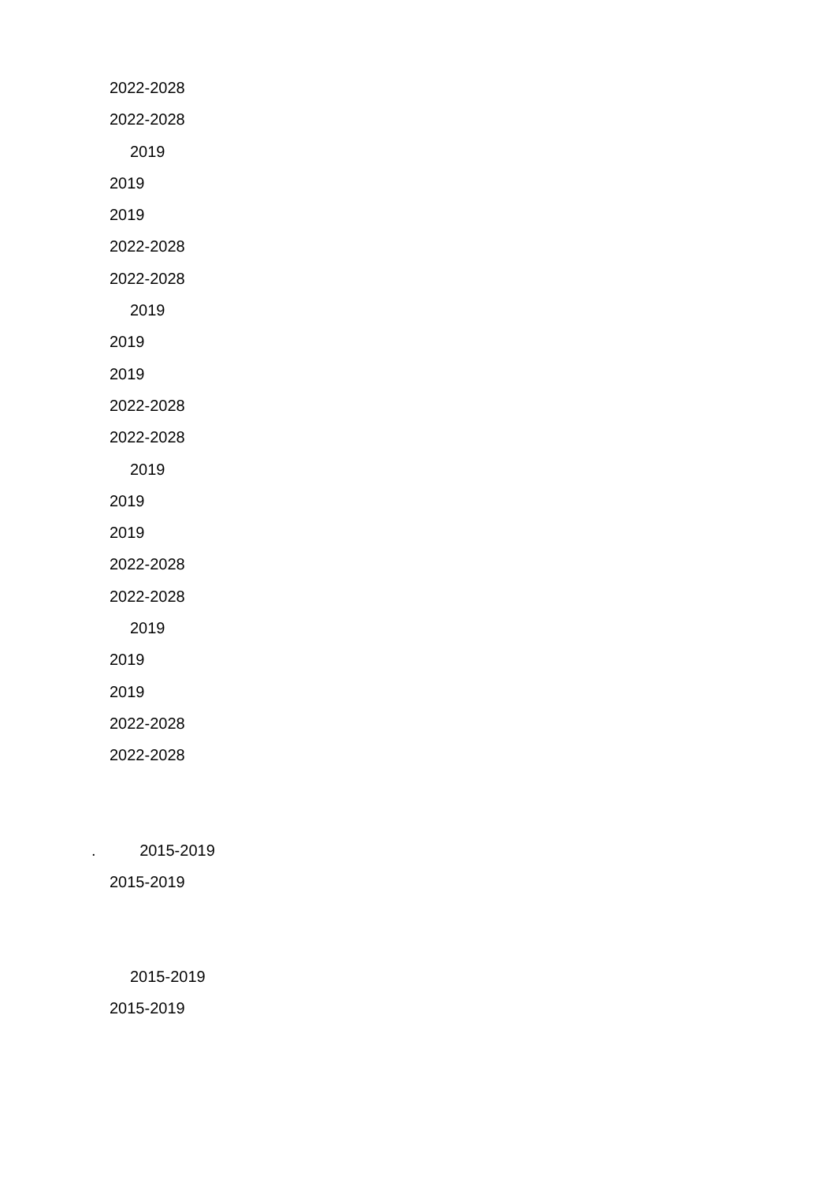2022-2028
2022-2028
2019
2019
2019
2022-2028
2022-2028
2019
2019
2019
2022-2028
2022-2028
2019
2019
2019
2022-2028
2022-2028
2019
2019
2019
2022-2028
2022-2028
. 2015-2019
2015-2019
2015-2019
2015-2019